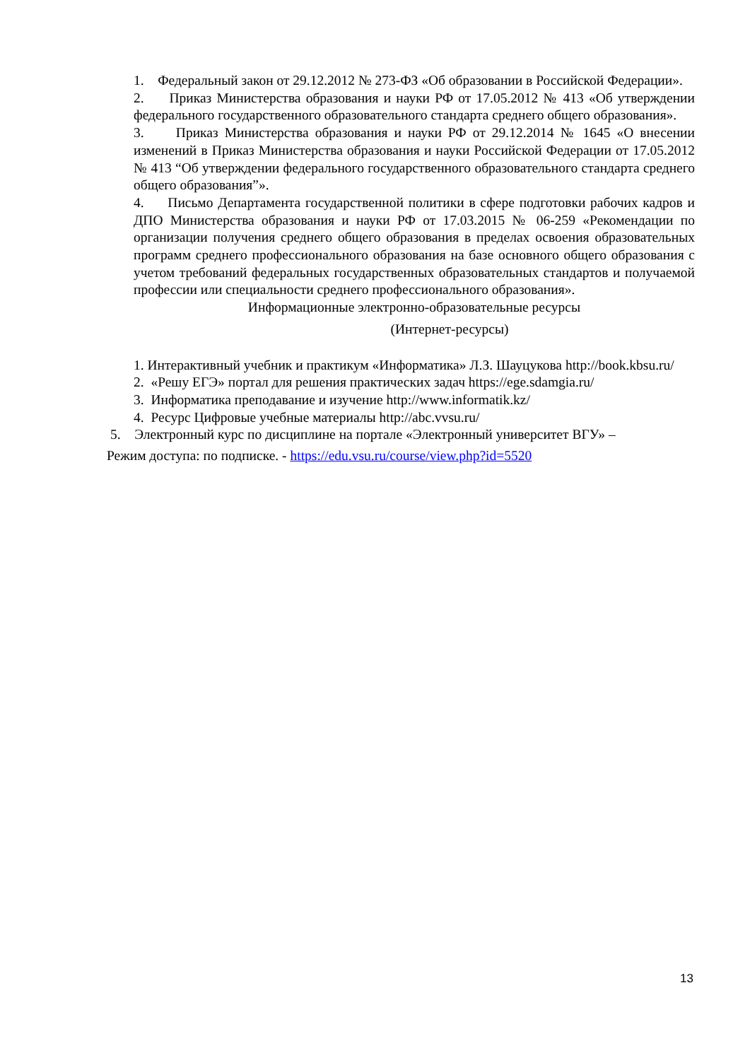1. Федеральный закон от 29.12.2012 № 273-ФЗ «Об образовании в Российской Федерации».
2. Приказ Министерства образования и науки РФ от 17.05.2012 № 413 «Об утверждении федерального государственного образовательного стандарта среднего общего образования».
3. Приказ Министерства образования и науки РФ от 29.12.2014 № 1645 «О внесении изменений в Приказ Министерства образования и науки Российской Федерации от 17.05.2012 № 413 “Об утверждении федерального государственного образовательного стандарта среднего общего образования”».
4. Письмо Департамента государственной политики в сфере подготовки рабочих кадров и ДПО Министерства образования и науки РФ от 17.03.2015 № 06-259 «Рекомендации по организации получения среднего общего образования в пределах освоения образовательных программ среднего профессионального образования на базе основного общего образования с учетом требований федеральных государственных образовательных стандартов и получаемой профессии или специальности среднего профессионального образования».
Информационные электронно-образовательные ресурсы
(Интернет-ресурсы)
1. Интерактивный учебник и практикум «Информатика» Л.З. Шауцукова http://book.kbsu.ru/
2. «Решу ЕГЭ» портал для решения практических задач https://ege.sdamgia.ru/
3. Информатика преподавание и изучение http://www.informatik.kz/
4. Ресурс Цифровые учебные материалы http://abc.vvsu.ru/
5. Электронный курс по дисциплине на портале «Электронный университет ВГУ» –
Режим доступа: по подписке. - https://edu.vsu.ru/course/view.php?id=5520
13